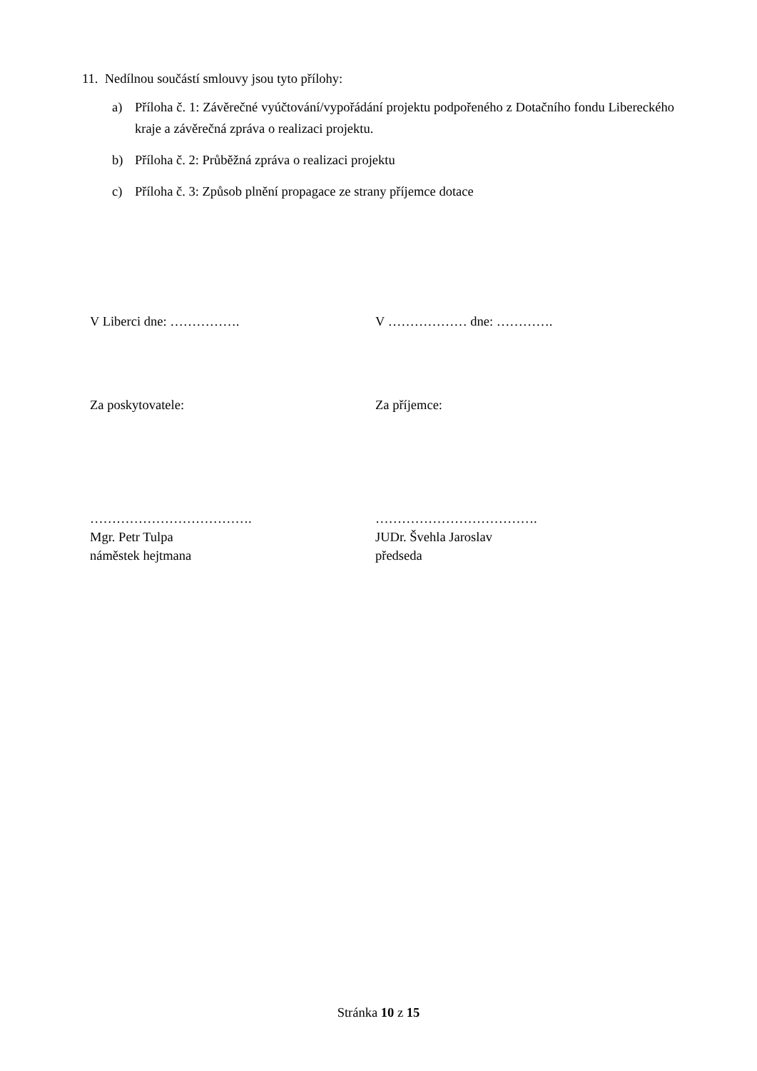11. Nedílnou součástí smlouvy jsou tyto přílohy:
a) Příloha č. 1: Závěrečné vyúčtování/vypořádání projektu podpořeného z Dotačního fondu Libereckého kraje a závěrečná zpráva o realizaci projektu.
b) Příloha č. 2: Průběžná zpráva o realizaci projektu
c) Příloha č. 3: Způsob plnění propagace ze strany příjemce dotace
V Liberci dne: ……………. V ……………… dne: ………….
Za poskytovatele: Za příjemce:
……………………………….
Mgr. Petr Tulpa
náměstek hejtmana
……………………………….
JUDr. Švehla Jaroslav
předseda
Stránka 10 z 15